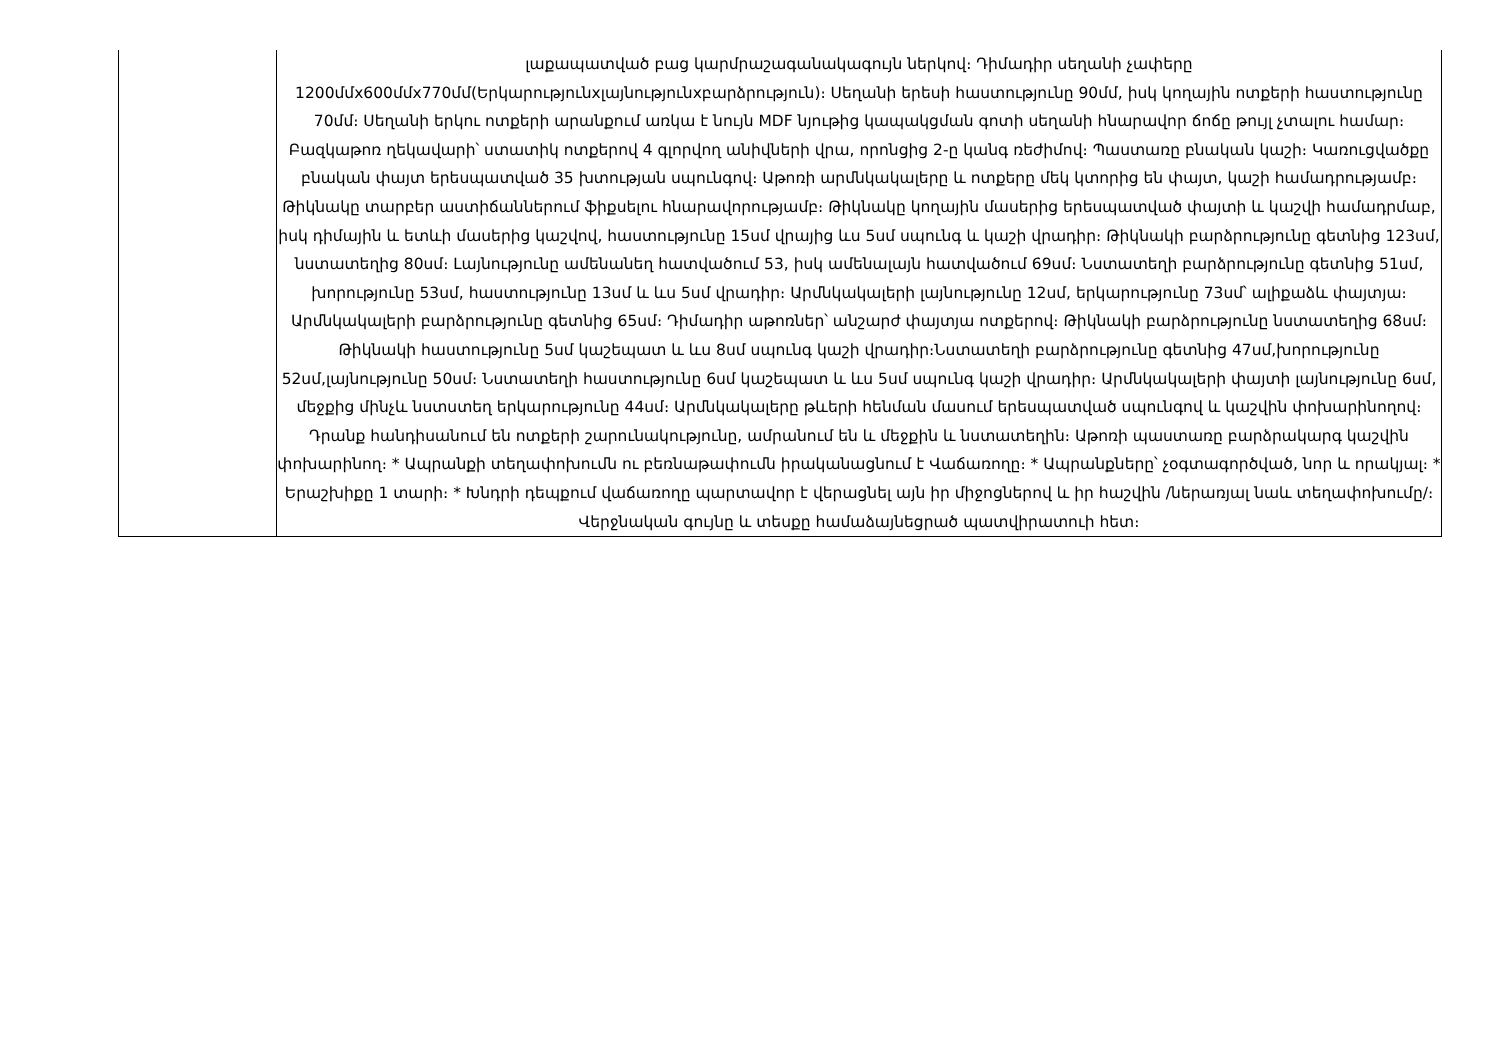| | լաքապատված բաց կարմրաշագանակագույն ներկով։ Դիմադիր սեղանի չափերը 1200մմx600մմx770մմ(Երկարությունxլայնությունxբարձրություն)։ Սեղանի երեսի հաստությունը 90մմ, իսկ կողային ոտքերի հաստությունը 70մմ։ Սեղանի երկու ոտքերի արանքում առկա է նույն MDF նյութից կապակցման գոտի սեղանի հնարավոր ճոճը թույլ չտալու համար։ Բազկաթոռ ղեկավարի՝ ստատիկ ոտքերով 4 գլորվող անիվների վրա, որոնցից 2-ը կանգ ռեժիմով։ Պաստառը բնական կաշի։ Կառուցվածքը բնական փայտ երեսպատված 35 խտության սպունգով։ Աթոռի արմնկակալերը և ոտքերը մեկ կտորից են փայտ, կաշի համադրությամբ։ Թիկնակը տարբեր աստիճաններում ֆիքսելու հնարավորությամբ։ Թիկնակը կողային մասերից երեսպատված փայտի և կաշվի համադրմաբ, իսկ դիմային և ետևի մասերից կաշվով, հաստությունը 15սմ վրայից ևս 5սմ սպունգ և կաշի վրադիր։ Թիկնակի բարձրությունը գետնից 123սմ, նստատեղից 80սմ։ Լայնությունը ամենանեղ հատվածում 53, իսկ ամենալայն հատվածում 69սմ։ Նստատեղի բարձրությունը գետնից 51սմ, խորությունը 53սմ, հաստությունը 13սմ և ևս 5սմ վրադիր։ Արմնկակալերի լայնությունը 12սմ, երկարությունը 73սմ՝ ալիքաձև փայտյա։ Արմնկակալերի բարձրությունը գետնից 65սմ։ Դիմադիր աթոռներ՝ անշարժ փայտյա ոտքերով։ Թիկնակի բարձրությունը նստատեղից 68սմ։ Թիկնակի հաստությունը 5սմ կաշեպատ և ևս 8սմ սպունգ կաշի վրադիր։Նստատեղի բարձրությունը գետնից 47սմ,խորությունը 52սմ,լայնությունը 50սմ։ Նստատեղի հաստությունը 6սմ կաշեպատ և ևս 5սմ սպունգ կաշի վրադիր։ Արմնկակալերի փայտի լայնությունը 6սմ, մեջքից մինչև նստստեղ երկարությունը 44սմ։ Արմնկակալերը թևերի հենման մասում երեսպատված սպունգով և կաշվին փոխարինողով։ Դրանք հանդիսանում են ոտքերի շարունակությունը, ամրանում են և մեջքին և նստատեղին։ Աթոռի պաստառը բարձրակարգ կաշվին փոխարինող։ * Ապրանքի տեղափոխումն ու բեռնաթափումն իրականացնում է Վաճառողը։ * Ապրանքները՝ չօգտագործված, նոր և որակյալ։ * Երաշխիքը 1 տարի։ * Խնդրի դեպքում վաճառողը պարտավոր է վերացնել այն իր միջոցներով և իր հաշվին /ներառյալ նաև տեղափոխումը/։ Վերջնական գույնը և տեսքը համաձայնեցրած պատվիրատուի հետ։ |